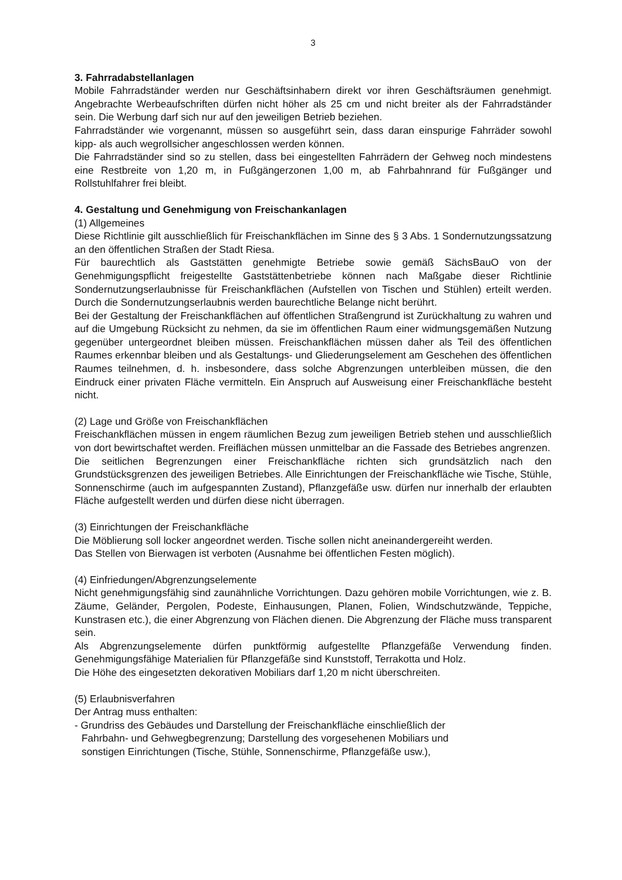3
3. Fahrradabstellanlagen
Mobile Fahrradständer werden nur Geschäftsinhabern direkt vor ihren Geschäftsräumen genehmigt. Angebrachte Werbeaufschriften dürfen nicht höher als 25 cm und nicht breiter als der Fahrradständer sein. Die Werbung darf sich nur auf den jeweiligen Betrieb beziehen.
Fahrradständer wie vorgenannt, müssen so ausgeführt sein, dass daran einspurige Fahrräder sowohl kipp- als auch wegrollsicher angeschlossen werden können.
Die Fahrradständer sind so zu stellen, dass bei eingestellten Fahrrädern der Gehweg noch mindestens eine Restbreite von 1,20 m, in Fußgängerzonen 1,00 m, ab Fahrbahnrand für Fußgänger und Rollstuhlfahrer frei bleibt.
4. Gestaltung und Genehmigung von Freischankanlagen
(1) Allgemeines
Diese Richtlinie gilt ausschließlich für Freischankflächen im Sinne des § 3 Abs. 1 Sondernutzungssatzung an den öffentlichen Straßen der Stadt Riesa.
Für baurechtlich als Gaststätten genehmigte Betriebe sowie gemäß SächsBauO von der Genehmigungspflicht freigestellte Gaststättenbetriebe können nach Maßgabe dieser Richtlinie Sondernutzungserlaubnisse für Freischankflächen (Aufstellen von Tischen und Stühlen) erteilt werden. Durch die Sondernutzungserlaubnis werden baurechtliche Belange nicht berührt.
Bei der Gestaltung der Freischankflächen auf öffentlichen Straßengrund ist Zurückhaltung zu wahren und auf die Umgebung Rücksicht zu nehmen, da sie im öffentlichen Raum einer widmungsgemäßen Nutzung gegenüber untergeordnet bleiben müssen. Freischankflächen müssen daher als Teil des öffentlichen Raumes erkennbar bleiben und als Gestaltungs- und Gliederungselement am Geschehen des öffentlichen Raumes teilnehmen, d. h. insbesondere, dass solche Abgrenzungen unterbleiben müssen, die den Eindruck einer privaten Fläche vermitteln. Ein Anspruch auf Ausweisung einer Freischankfläche besteht nicht.
(2) Lage und Größe von Freischankflächen
Freischankflächen müssen in engem räumlichen Bezug zum jeweiligen Betrieb stehen und ausschließlich von dort bewirtschaftet werden. Freiflächen müssen unmittelbar an die Fassade des Betriebes angrenzen.
Die seitlichen Begrenzungen einer Freischankfläche richten sich grundsätzlich nach den Grundstücksgrenzen des jeweiligen Betriebes. Alle Einrichtungen der Freischankfläche wie Tische, Stühle, Sonnenschirme (auch im aufgespannten Zustand), Pflanzgefäße usw. dürfen nur innerhalb der erlaubten Fläche aufgestellt werden und dürfen diese nicht überragen.
(3) Einrichtungen der Freischankfläche
Die Möblierung soll locker angeordnet werden. Tische sollen nicht aneinandergereiht werden.
Das Stellen von Bierwagen ist verboten (Ausnahme bei öffentlichen Festen möglich).
(4) Einfriedungen/Abgrenzungselemente
Nicht genehmigungsfähig sind zaunähnliche Vorrichtungen. Dazu gehören mobile Vorrichtungen, wie z. B. Zäume, Geländer, Pergolen, Podeste, Einhausungen, Planen, Folien, Windschutzwände, Teppiche, Kunstrasen etc.), die einer Abgrenzung von Flächen dienen. Die Abgrenzung der Fläche muss transparent sein.
Als Abgrenzungselemente dürfen punktförmig aufgestellte Pflanzgefäße Verwendung finden. Genehmigungsfähige Materialien für Pflanzgefäße sind Kunststoff, Terrakotta und Holz.
Die Höhe des eingesetzten dekorativen Mobiliars darf 1,20 m nicht überschreiten.
(5) Erlaubnisverfahren
Der Antrag muss enthalten:
- Grundriss des Gebäudes und Darstellung der Freischankfläche einschließlich der
Fahrbahn- und Gehwegbegrenzung; Darstellung des vorgesehenen Mobiliars und
sonstigen Einrichtungen (Tische, Stühle, Sonnenschirme, Pflanzgefäße usw.),